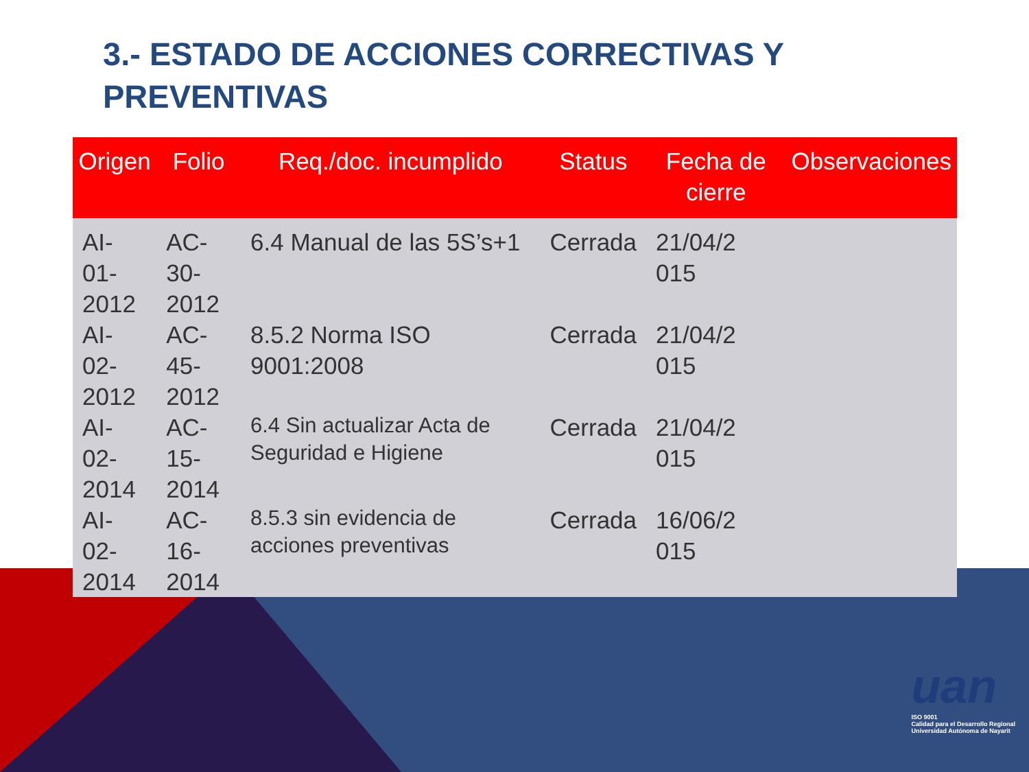3.- ESTADO DE ACCIONES CORRECTIVAS Y PREVENTIVAS
| Origen | Folio | Req./doc. incumplido | Status | Fecha de cierre | Observaciones |
| --- | --- | --- | --- | --- | --- |
| AI-01- 2012 | AC-30- 2012 | 6.4 Manual de las 5S’s+1 | Cerrada | 21/04/2 015 | |
| AI-02- 2012 | AC-45- 2012 | 8.5.2 Norma ISO 9001:2008 | Cerrada | 21/04/2 015 | |
| AI-02- 2014 | AC-15- 2014 | 6.4 Sin actualizar Acta de Seguridad e Higiene | Cerrada | 21/04/2 015 | |
| AI-02- 2014 | AC-16- 2014 | 8.5.3 sin evidencia de acciones preventivas | Cerrada | 16/06/2 015 | |
uan
ISO 9001
Calidad para el Desarrollo Regional
Universidad Autónoma de Nayarit